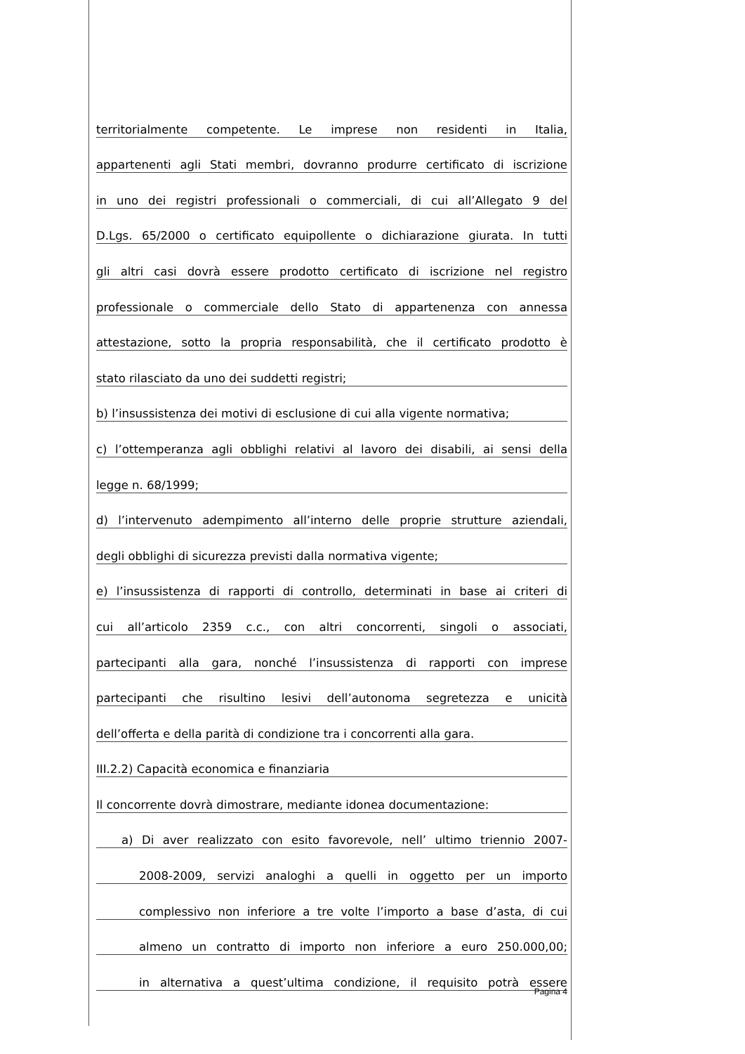territorialmente competente. Le imprese non residenti in Italia,
appartenenti agli Stati membri, dovranno produrre certificato di iscrizione
in uno dei registri professionali o commerciali, di cui all’Allegato 9 del
D.Lgs. 65/2000 o certificato equipollente o dichiarazione giurata. In tutti
gli altri casi dovrà essere prodotto certificato di iscrizione nel registro
professionale o commerciale dello Stato di appartenenza con annessa
attestazione, sotto la propria responsabilità, che il certificato prodotto è
stato rilasciato da uno dei suddetti registri;
b) l’insussistenza dei motivi di esclusione di cui alla vigente normativa;
c) l’ottemperanza agli obblighi relativi al lavoro dei disabili, ai sensi della
legge n. 68/1999;
d) l’intervenuto adempimento all’interno delle proprie strutture aziendali,
degli obblighi di sicurezza previsti dalla normativa vigente;
e) l’insussistenza di rapporti di controllo, determinati in base ai criteri di
cui all’articolo 2359 c.c., con altri concorrenti, singoli o associati,
partecipanti alla gara, nonché l’insussistenza di rapporti con imprese
partecipanti che risultino lesivi dell’autonoma segretezza e unicità
dell’offerta e della parità di condizione tra i concorrenti alla gara.
III.2.2) Capacità economica e finanziaria
Il concorrente dovrà dimostrare, mediante idonea documentazione:
a) Di aver realizzato con esito favorevole, nell’ ultimo triennio 2007-
2008-2009, servizi analoghi a quelli in oggetto per un importo
complessivo non inferiore a tre volte l’importo a base d’asta, di cui
almeno un contratto di importo non inferiore a euro 250.000,00;
in alternativa a quest’ultima condizione, il requisito potrà essere
Pagina 4